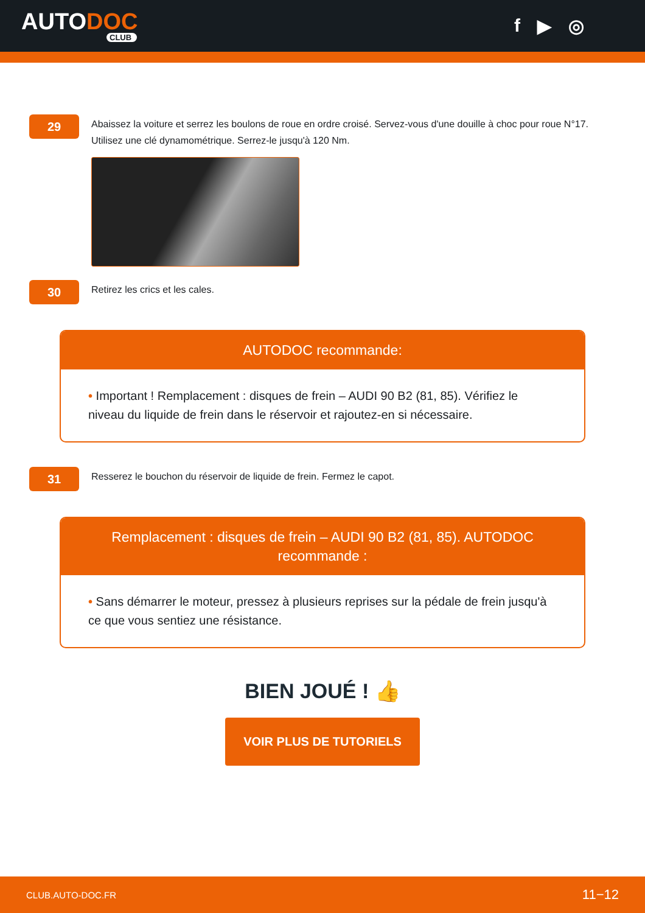AUTODOC
CLUB
f ▶ ◎
29
Abaissez la voiture et serrez les boulons de roue en ordre croisé. Servez-vous d'une douille à choc pour roue N°17. Utilisez une clé dynamométrique. Serrez-le jusqu'à 120 Nm.
30
Retirez les crics et les cales.
AUTODOC recommande:
• Important ! Remplacement : disques de frein – AUDI 90 B2 (81, 85). Vérifiez le niveau du liquide de frein dans le réservoir et rajoutez-en si nécessaire.
31
Resserez le bouchon du réservoir de liquide de frein. Fermez le capot.
Remplacement : disques de frein – AUDI 90 B2 (81, 85). AUTODOC recommande :
• Sans démarrer le moteur, pressez à plusieurs reprises sur la pédale de frein jusqu'à ce que vous sentiez une résistance.
BIEN JOUÉ ! 👍
VOIR PLUS DE TUTORIELS
CLUB.AUTO-DOC.FR 11−12